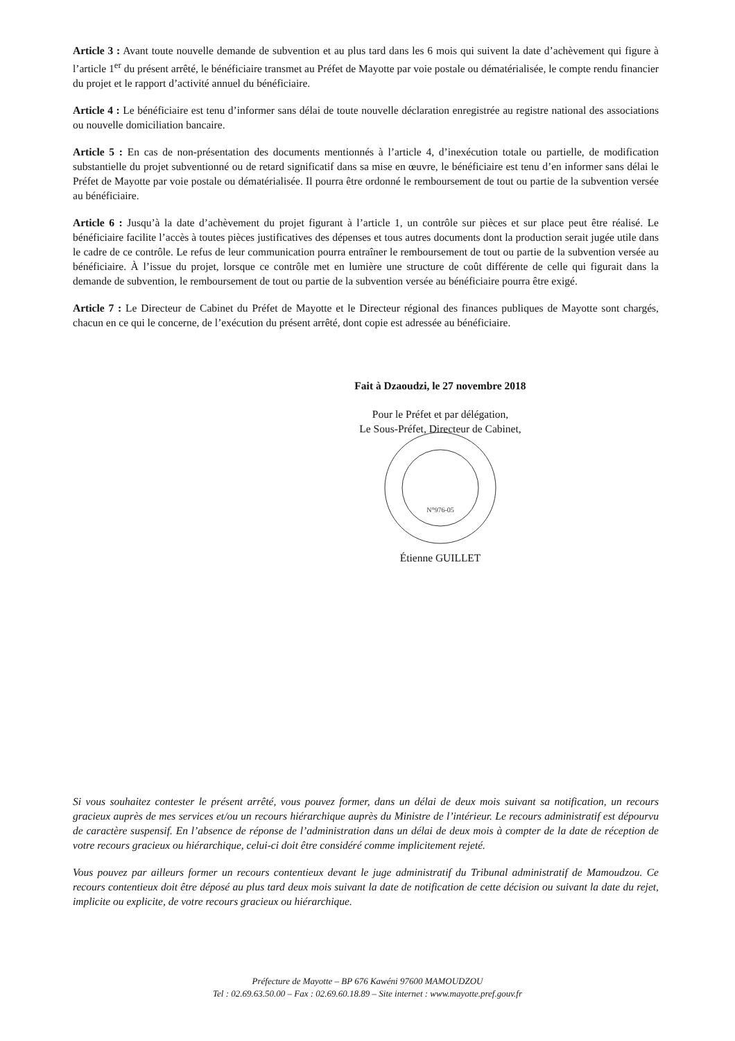Article 3 : Avant toute nouvelle demande de subvention et au plus tard dans les 6 mois qui suivent la date d’achèvement qui figure à l’article 1<sup>er</sup> du présent arrêté, le bénéficiaire transmet au Préfet de Mayotte par voie postale ou dématérialisée, le compte rendu financier du projet et le rapport d’activité annuel du bénéficiaire.
Article 4 : Le bénéficiaire est tenu d’informer sans délai de toute nouvelle déclaration enregistrée au registre national des associations ou nouvelle domiciliation bancaire.
Article 5 : En cas de non-présentation des documents mentionnés à l’article 4, d’inexécution totale ou partielle, de modification substantielle du projet subventionné ou de retard significatif dans sa mise en œuvre, le bénéficiaire est tenu d’en informer sans délai le Préfet de Mayotte par voie postale ou dématérialisée. Il pourra être ordonné le remboursement de tout ou partie de la subvention versée au bénéficiaire.
Article 6 : Jusqu’à la date d’achèvement du projet figurant à l’article 1, un contrôle sur pièces et sur place peut être réalisé. Le bénéficiaire facilite l’accès à toutes pièces justificatives des dépenses et tous autres documents dont la production serait jugée utile dans le cadre de ce contrôle. Le refus de leur communication pourra entraîner le remboursement de tout ou partie de la subvention versée au bénéficiaire. À l’issue du projet, lorsque ce contrôle met en lumière une structure de coût différente de celle qui figurait dans la demande de subvention, le remboursement de tout ou partie de la subvention versée au bénéficiaire pourra être exigé.
Article 7 : Le Directeur de Cabinet du Préfet de Mayotte et le Directeur régional des finances publiques de Mayotte sont chargés, chacun en ce qui le concerne, de l’exécution du présent arrêté, dont copie est adressée au bénéficiaire.
Fait à Dzaoudzi, le 27 novembre 2018
Pour le Préfet et par délégation,
Le Sous-Préfet, Directeur de Cabinet,
N°976-05
Étienne GUILLET
Si vous souhaitez contester le présent arrêté, vous pouvez former, dans un délai de deux mois suivant sa notification, un recours gracieux auprès de mes services et/ou un recours hiérarchique auprès du Ministre de l’intérieur. Le recours administratif est dépourvu de caractère suspensif. En l’absence de réponse de l’administration dans un délai de deux mois à compter de la date de réception de votre recours gracieux ou hiérarchique, celui-ci doit être considéré comme implicitement rejeté.
Vous pouvez par ailleurs former un recours contentieux devant le juge administratif du Tribunal administratif de Mamoudzou. Ce recours contentieux doit être déposé au plus tard deux mois suivant la date de notification de cette décision ou suivant la date du rejet, implicite ou explicite, de votre recours gracieux ou hiérarchique.
Préfecture de Mayotte – BP 676 Kawéni 97600 MAMOUDZOU
Tel : 02.69.63.50.00 – Fax : 02.69.60.18.89 – Site internet : www.mayotte.pref.gouv.fr